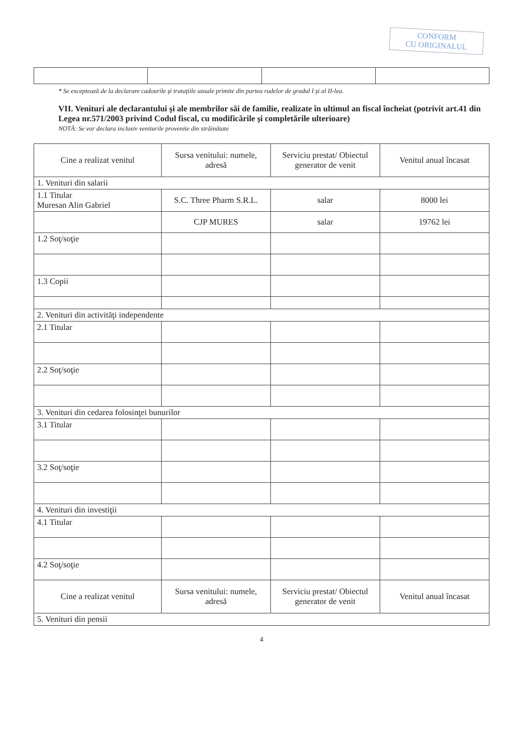CONFORM
CU ORIGINALUL
* Se exceptează de la declarare cadourile şi trataţiile uzuale primite din partea rudelor de gradul I şi al II-lea.
VII. Venituri ale declarantului şi ale membrilor săi de familie, realizate în ultimul an fiscal încheiat (potrivit art.41 din Legea nr.571/2003 privind Codul fiscal, cu modificările şi completările ulterioare)
NOTĂ: Se vor declara inclusiv veniturile provenite din străinătate
| Cine a realizat venitul | Sursa venitului: numele, adresă | Serviciu prestat/ Obiectul generator de venit | Venitul anual încasat |
| --- | --- | --- | --- |
| 1. Venituri din salarii | | | |
| 1.1 Titular Muresan Alin Gabriel | S.C. Three Pharm S.R.L. | salar | 8000 lei |
| | CJP MURES | salar | 19762 lei |
| 1.2 Soţ/soţie | | | |
| 1.3 Copii | | | |
| 2. Venituri din activităţi independente | | | |
| 2.1 Titular | | | |
| 2.2 Soţ/soţie | | | |
| 3. Venituri din cedarea folosinţei bunurilor | | | |
| 3.1 Titular | | | |
| 3.2 Soţ/soţie | | | |
| 4. Venituri din investiţii | | | |
| 4.1 Titular | | | |
| 4.2 Soţ/soţie | | | |
| Cine a realizat venitul | Sursa venitului: numele, adresă | Serviciu prestat/ Obiectul generator de venit | Venitul anual încasat |
| 5. Venituri din pensii | | | |
4